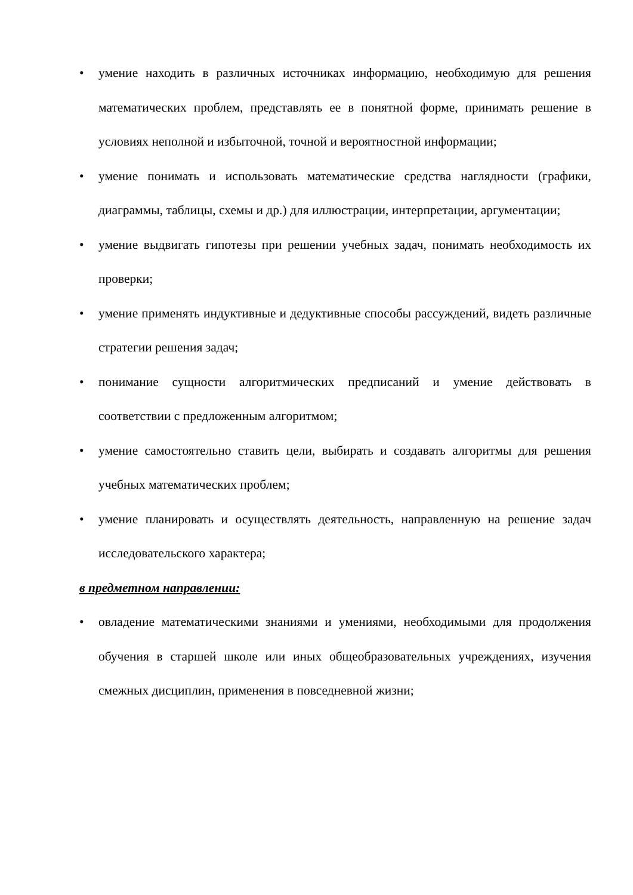• умение находить в различных источниках информацию, необходимую для решения математических проблем, представлять ее в понятной форме, принимать решение в условиях неполной и избыточной, точной и вероятностной информации;
• умение понимать и использовать математические средства наглядности (графики, диаграммы, таблицы, схемы и др.) для иллюстрации, интерпретации, аргументации;
• умение выдвигать гипотезы при решении учебных задач, понимать необходимость их проверки;
• умение применять индуктивные и дедуктивные способы рассуждений, видеть различные стратегии решения задач;
• понимание сущности алгоритмических предписаний и умение действовать в соответствии с предложенным алгоритмом;
• умение самостоятельно ставить цели, выбирать и создавать алгоритмы для решения учебных математических проблем;
• умение планировать и осуществлять деятельность, направленную на решение задач исследовательского характера;
в предметном направлении:
• овладение математическими знаниями и умениями, необходимыми для продолжения обучения в старшей школе или иных общеобразовательных учреждениях, изучения смежных дисциплин, применения в повседневной жизни;